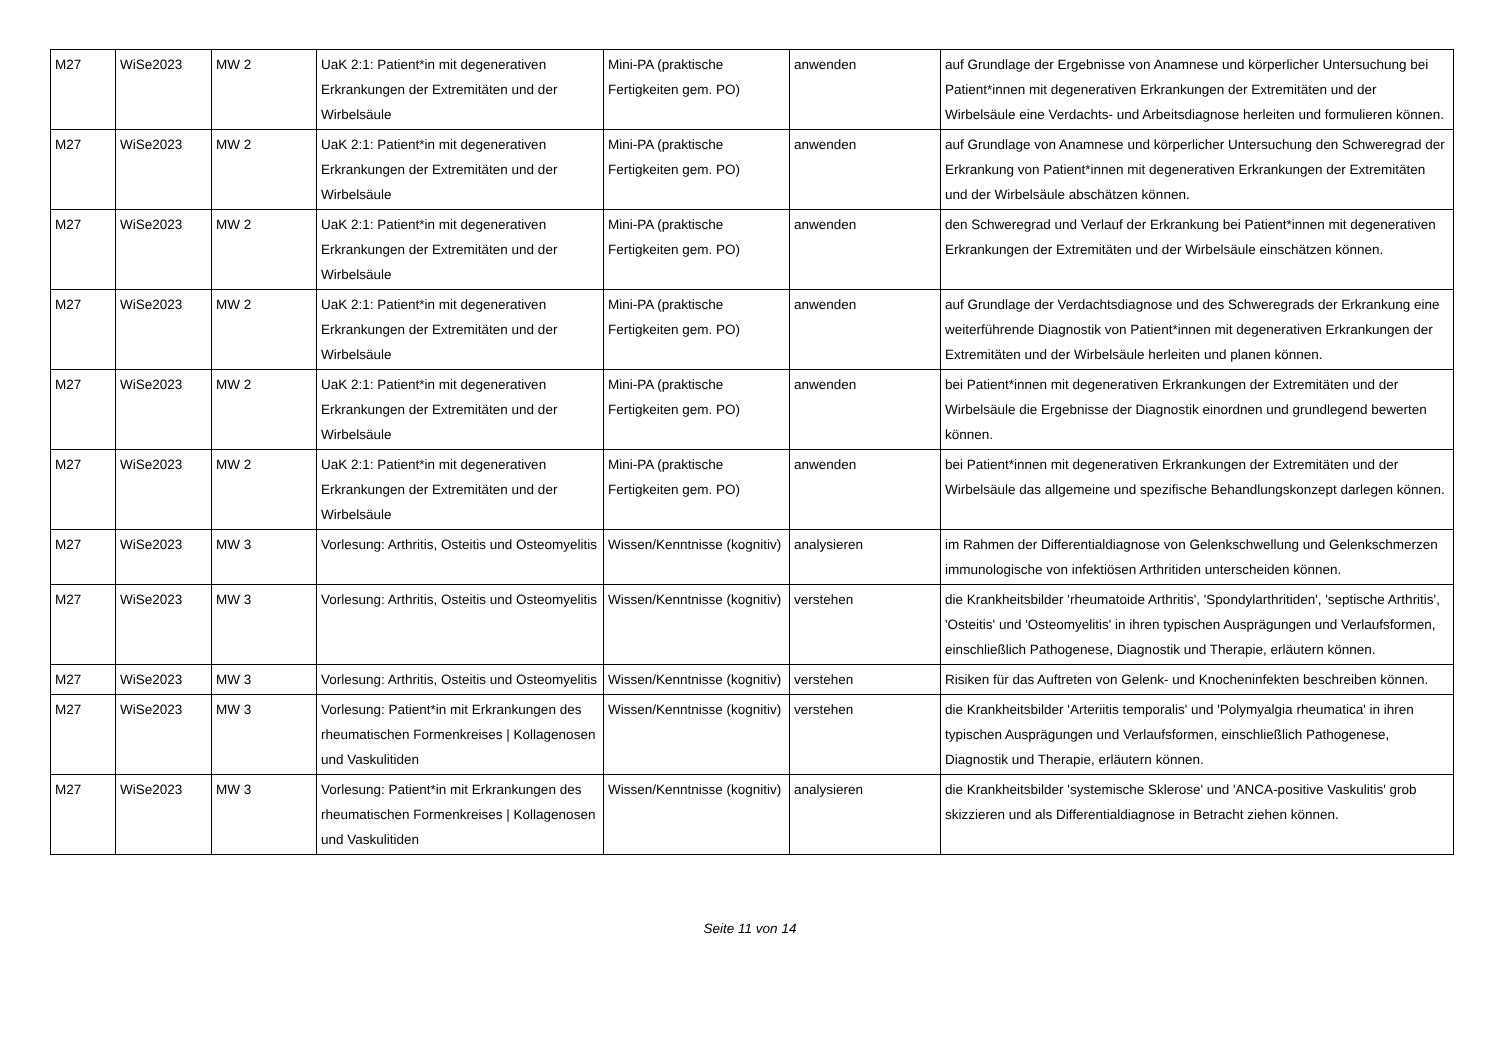| M27 | WiSe2023 | MW 2 | UaK 2:1: Patient*in mit degenerativen Erkrankungen der Extremitäten und der Wirbelsäule | Mini-PA (praktische Fertigkeiten gem. PO) | anwenden | auf Grundlage der Ergebnisse von Anamnese und körperlicher Untersuchung bei Patient*innen mit degenerativen Erkrankungen der Extremitäten und der Wirbelsäule eine Verdachts- und Arbeitsdiagnose herleiten und formulieren können. |
| M27 | WiSe2023 | MW 2 | UaK 2:1: Patient*in mit degenerativen Erkrankungen der Extremitäten und der Wirbelsäule | Mini-PA (praktische Fertigkeiten gem. PO) | anwenden | auf Grundlage von Anamnese und körperlicher Untersuchung den Schweregrad der Erkrankung von Patient*innen mit degenerativen Erkrankungen der Extremitäten und der Wirbelsäule abschätzen können. |
| M27 | WiSe2023 | MW 2 | UaK 2:1: Patient*in mit degenerativen Erkrankungen der Extremitäten und der Wirbelsäule | Mini-PA (praktische Fertigkeiten gem. PO) | anwenden | den Schweregrad und Verlauf der Erkrankung bei Patient*innen mit degenerativen Erkrankungen der Extremitäten und der Wirbelsäule einschätzen können. |
| M27 | WiSe2023 | MW 2 | UaK 2:1: Patient*in mit degenerativen Erkrankungen der Extremitäten und der Wirbelsäule | Mini-PA (praktische Fertigkeiten gem. PO) | anwenden | auf Grundlage der Verdachtsdiagnose und des Schweregrads der Erkrankung eine weiterführende Diagnostik von Patient*innen mit degenerativen Erkrankungen der Extremitäten und der Wirbelsäule herleiten und planen können. |
| M27 | WiSe2023 | MW 2 | UaK 2:1: Patient*in mit degenerativen Erkrankungen der Extremitäten und der Wirbelsäule | Mini-PA (praktische Fertigkeiten gem. PO) | anwenden | bei Patient*innen mit degenerativen Erkrankungen der Extremitäten und der Wirbelsäule die Ergebnisse der Diagnostik einordnen und grundlegend bewerten können. |
| M27 | WiSe2023 | MW 2 | UaK 2:1: Patient*in mit degenerativen Erkrankungen der Extremitäten und der Wirbelsäule | Mini-PA (praktische Fertigkeiten gem. PO) | anwenden | bei Patient*innen mit degenerativen Erkrankungen der Extremitäten und der Wirbelsäule das allgemeine und spezifische Behandlungskonzept darlegen können. |
| M27 | WiSe2023 | MW 3 | Vorlesung: Arthritis, Osteitis und Osteomyelitis | Wissen/Kenntnisse (kognitiv) | analysieren | im Rahmen der Differentialdiagnose von Gelenkschwellung und Gelenkschmerzen immunologische von infektiösen Arthritiden unterscheiden können. |
| M27 | WiSe2023 | MW 3 | Vorlesung: Arthritis, Osteitis und Osteomyelitis | Wissen/Kenntnisse (kognitiv) | verstehen | die Krankheitsbilder 'rheumatoide Arthritis', 'Spondylarthritiden', 'septische Arthritis', 'Osteitis' und 'Osteomyelitis' in ihren typischen Ausprägungen und Verlaufsformen, einschließlich Pathogenese, Diagnostik und Therapie, erläutern können. |
| M27 | WiSe2023 | MW 3 | Vorlesung: Arthritis, Osteitis und Osteomyelitis | Wissen/Kenntnisse (kognitiv) | verstehen | Risiken für das Auftreten von Gelenk- und Knocheninfekten beschreiben können. |
| M27 | WiSe2023 | MW 3 | Vorlesung: Patient*in mit Erkrankungen des rheumatischen Formenkreises / Kollagenosen und Vaskulitiden | Wissen/Kenntnisse (kognitiv) | verstehen | die Krankheitsbilder 'Arteriitis temporalis' und 'Polymyalgia rheumatica' in ihren typischen Ausprägungen und Verlaufsformen, einschließlich Pathogenese, Diagnostik und Therapie, erläutern können. |
| M27 | WiSe2023 | MW 3 | Vorlesung: Patient*in mit Erkrankungen des rheumatischen Formenkreises / Kollagenosen und Vaskulitiden | Wissen/Kenntnisse (kognitiv) | analysieren | die Krankheitsbilder 'systemische Sklerose' und 'ANCA-positive Vaskulitis' grob skizzieren und als Differentialdiagnose in Betracht ziehen können. |
Seite 11 von 14